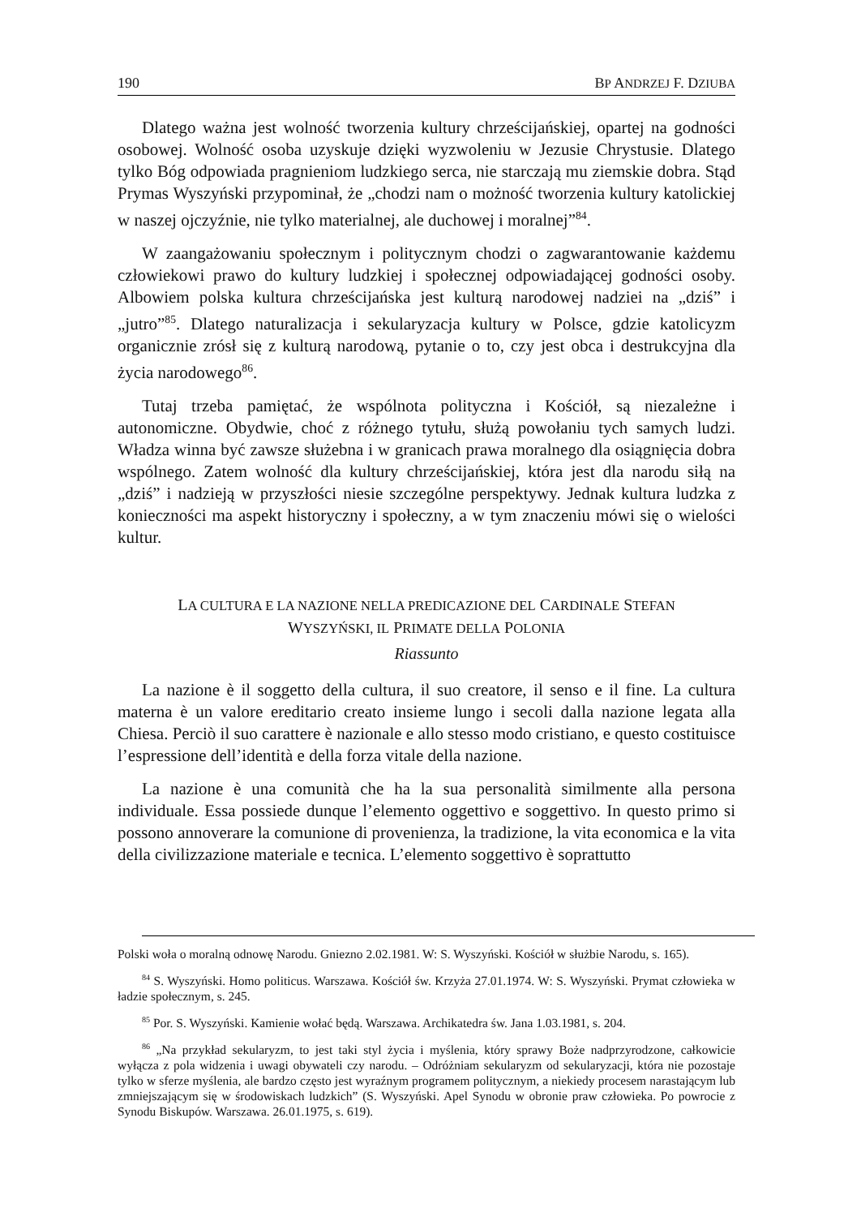190 BP ANDRZEJ F. DZIUBA
Dlatego ważna jest wolność tworzenia kultury chrześcijańskiej, opartej na godności osobowej. Wolność osoba uzyskuje dzięki wyzwoleniu w Jezusie Chrystusie. Dlatego tylko Bóg odpowiada pragnieniom ludzkiego serca, nie starczają mu ziemskie dobra. Stąd Prymas Wyszyński przypominał, że „chodzi nam o możność tworzenia kultury katolickiej w naszej ojczyźnie, nie tylko materialnej, ale duchowej i moralnej”<sup>84</sup>.
W zaangażowaniu społecznym i politycznym chodzi o zagwarantowanie każdemu człowiekowi prawo do kultury ludzkiej i społecznej odpowiadającej godności osoby. Albowiem polska kultura chrześcijańska jest kulturą narodowej nadziei na „dziś” i „jutro”<sup>85</sup>. Dlatego naturalizacja i sekularyzacja kultury w Polsce, gdzie katolicyzm organicznie zrósł się z kulturą narodową, pytanie o to, czy jest obca i destrukcyjna dla życia narodowego<sup>86</sup>.
Tutaj trzeba pamiętać, że wspólnota polityczna i Kościół, są niezależne i autonomiczne. Obydwie, choć z różnego tytułu, służą powołaniu tych samych ludzi. Władza winna być zawsze służebna i w granicach prawa moralnego dla osiągnięcia dobra wspólnego. Zatem wolność dla kultury chrześcijańskiej, która jest dla narodu siłą na „dziś” i nadzieją w przyszłości niesie szczególne perspektywy. Jednak kultura ludzka z konieczności ma aspekt historyczny i społeczny, a w tym znaczeniu mówi się o wielości kultur.
LA CULTURA E LA NAZIONE NELLA PREDICAZIONE DEL CARDINALE STEFAN
WYSZYŃSKI, IL PRIMATE DELLA POLONIA
Riassunto
La nazione è il soggetto della cultura, il suo creatore, il senso e il fine. La cultura materna è un valore ereditario creato insieme lungo i secoli dalla nazione legata alla Chiesa. Perciò il suo carattere è nazionale e allo stesso modo cristiano, e questo costituisce l’espressione dell’identità e della forza vitale della nazione.
La nazione è una comunità che ha la sua personalità similmente alla persona individuale. Essa possiede dunque l’elemento oggettivo e soggettivo. In questo primo si possono annoverare la comunione di provenienza, la tradizione, la vita economica e la vita della civilizzazione materiale e tecnica. L’elemento soggettivo è soprattutto
Polski woła o moralną odnowę Narodu. Gniezno 2.02.1981. W: S. Wyszyński. Kościół w służbie Narodu, s. 165).
<sup>84</sup> S. Wyszyński. Homo politicus. Warszawa. Kościół św. Krzyża 27.01.1974. W: S. Wyszyński. Prymat człowieka w ładzie społecznym, s. 245.
<sup>85</sup> Por. S. Wyszyński. Kamienie wołać będą. Warszawa. Archikatedra św. Jana 1.03.1981, s. 204.
<sup>86</sup> „Na przykład sekularyzm, to jest taki styl życia i myślenia, który sprawy Boże nadprzyrodzone, całkowicie wyłącza z pola widzenia i uwagi obywateli czy narodu. – Odróżniam sekularyzm od sekularyzacji, która nie pozostaje tylko w sferze myślenia, ale bardzo często jest wyraźnym programem politycznym, a niekiedy procesem narastającym lub zmniejszającym się w środowiskach ludzkich” (S. Wyszyński. Apel Synodu w obronie praw człowieka. Po powrocie z Synodu Biskupów. Warszawa. 26.01.1975, s. 619).